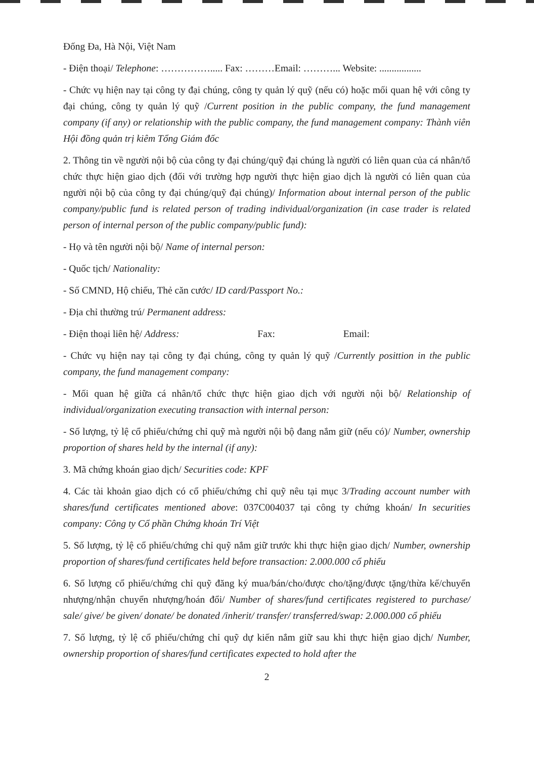Đống Đa, Hà Nội, Việt Nam
- Điện thoại/ Telephone: ……………..... Fax: ………Email: ………... Website: .................
- Chức vụ hiện nay tại công ty đại chúng, công ty quản lý quỹ (nếu có) hoặc mối quan hệ với công ty đại chúng, công ty quản lý quỹ /Current position in the public company, the fund management company (if any) or relationship with the public company, the fund management company: Thành viên Hội đồng quản trị kiêm Tổng Giám đốc
2. Thông tin về người nội bộ của công ty đại chúng/quỹ đại chúng là người có liên quan của cá nhân/tổ chức thực hiện giao dịch (đối với trường hợp người thực hiện giao dịch là người có liên quan của người nội bộ của công ty đại chúng/quỹ đại chúng)/ Information about internal person of the public company/public fund is related person of trading individual/organization (in case trader is related person of internal person of the public company/public fund):
- Họ và tên người nội bộ/ Name of internal person:
- Quốc tịch/ Nationality:
- Số CMND, Hộ chiếu, Thẻ căn cước/ ID card/Passport No.:
- Địa chỉ thường trú/ Permanent address:
- Điện thoại liên hệ/ Address: Fax: Email:
- Chức vụ hiện nay tại công ty đại chúng, công ty quản lý quỹ /Currently posittion in the public company, the fund management company:
- Mối quan hệ giữa cá nhân/tổ chức thực hiện giao dịch với người nội bộ/ Relationship of individual/organization executing transaction with internal person:
- Số lượng, tỷ lệ cổ phiếu/chứng chỉ quỹ mà người nội bộ đang nắm giữ (nếu có)/ Number, ownership proportion of shares held by the internal (if any):
3. Mã chứng khoán giao dịch/ Securities code: KPF
4. Các tài khoản giao dịch có cổ phiếu/chứng chỉ quỹ nêu tại mục 3/Trading account number with shares/fund certificates mentioned above: 037C004037 tại công ty chứng khoán/ In securities company: Công ty Cổ phần Chứng khoán Trí Việt
5. Số lượng, tỷ lệ cổ phiếu/chứng chỉ quỹ nắm giữ trước khi thực hiện giao dịch/ Number, ownership proportion of shares/fund certificates held before transaction: 2.000.000 cổ phiếu
6. Số lượng cổ phiếu/chứng chỉ quỹ đăng ký mua/bán/cho/được cho/tặng/được tặng/thừa kế/chuyển nhượng/nhận chuyển nhượng/hoán đổi/ Number of shares/fund certificates registered to purchase/ sale/ give/ be given/ donate/ be donated /inherit/ transfer/ transferred/swap: 2.000.000 cổ phiếu
7. Số lượng, tỷ lệ cổ phiếu/chứng chỉ quỹ dự kiến nắm giữ sau khi thực hiện giao dịch/ Number, ownership proportion of shares/fund certificates expected to hold after the
2